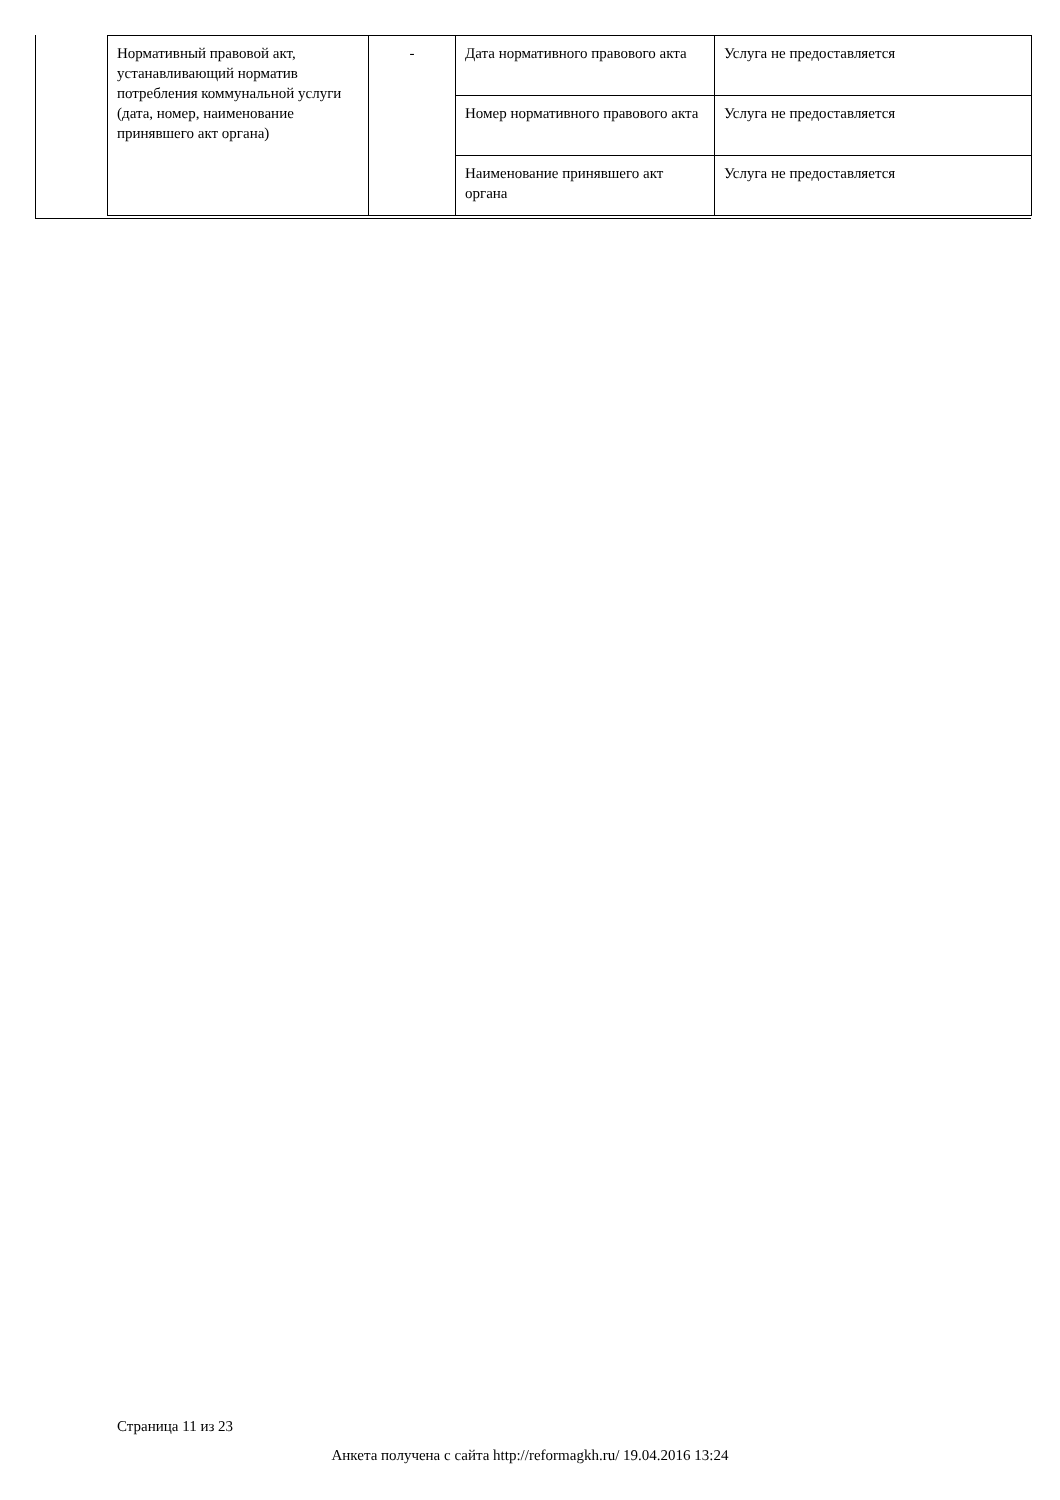| Нормативный правовой акт, устанавливающий норматив потребления коммунальной услуги (дата, номер, наименование принявшего акт органа) | - | Дата нормативного правового акта | Услуга не предоставляется |
| | | Номер нормативного правового акта | Услуга не предоставляется |
| | | Наименование принявшего акт органа | Услуга не предоставляется |
Страница 11 из 23
Анкета получена с сайта http://reformagkh.ru/ 19.04.2016 13:24